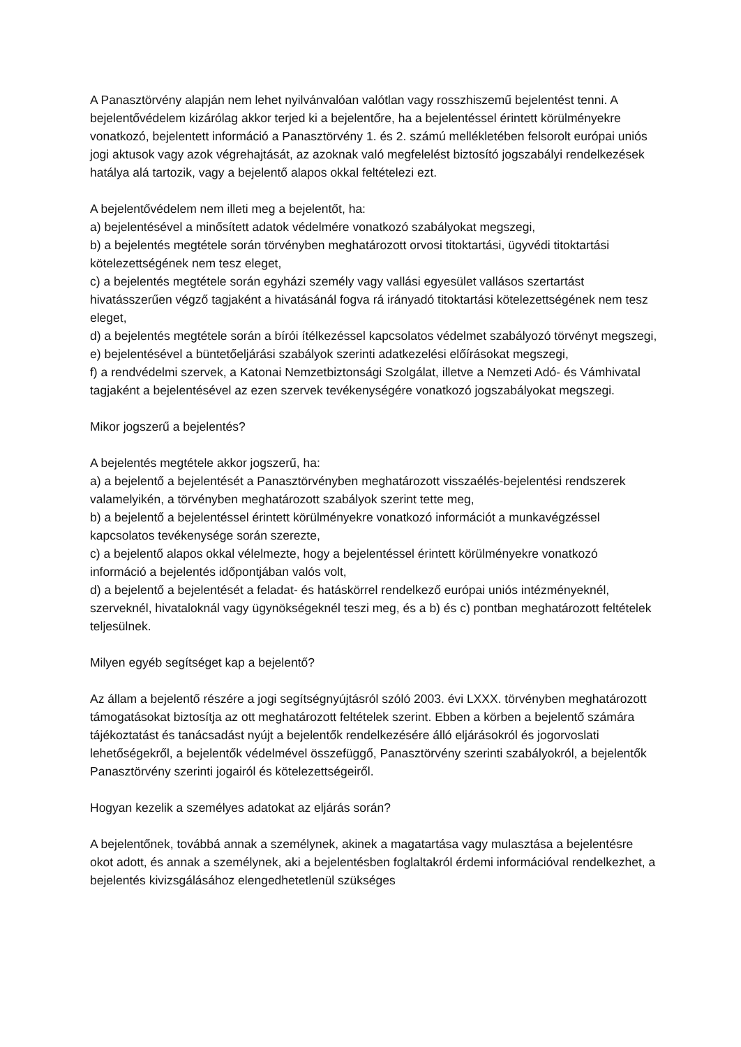A Panasztörvény alapján nem lehet nyilvánvalóan valótlan vagy rosszhiszemű bejelentést tenni. A bejelentővédelem kizárólag akkor terjed ki a bejelentőre, ha a bejelentéssel érintett körülményekre vonatkozó, bejelentett információ a Panasztörvény 1. és 2. számú mellékletében felsorolt európai uniós jogi aktusok vagy azok végrehajtását, az azoknak való megfelelést biztosító jogszabályi rendelkezések hatálya alá tartozik, vagy a bejelentő alapos okkal feltételezi ezt.
A bejelentővédelem nem illeti meg a bejelentőt, ha:
a) bejelentésével a minősített adatok védelmére vonatkozó szabályokat megszegi,
b) a bejelentés megtétele során törvényben meghatározott orvosi titoktartási, ügyvédi titoktartási kötelezettségének nem tesz eleget,
c) a bejelentés megtétele során egyházi személy vagy vallási egyesület vallásos szertartást hivatásszerűen végző tagjaként a hivatásánál fogva rá irányadó titoktartási kötelezettségének nem tesz eleget,
d) a bejelentés megtétele során a bírói ítélkezéssel kapcsolatos védelmet szabályozó törvényt megszegi,
e) bejelentésével a büntetőeljárási szabályok szerinti adatkezelési előírásokat megszegi,
f) a rendvédelmi szervek, a Katonai Nemzetbiztonsági Szolgálat, illetve a Nemzeti Adó- és Vámhivatal tagjaként a bejelentésével az ezen szervek tevékenységére vonatkozó jogszabályokat megszegi.
Mikor jogszerű a bejelentés?
A bejelentés megtétele akkor jogszerű, ha:
a) a bejelentő a bejelentését a Panasztörvényben meghatározott visszaélés-bejelentési rendszerek valamelyikén, a törvényben meghatározott szabályok szerint tette meg,
b) a bejelentő a bejelentéssel érintett körülményekre vonatkozó információt a munkavégzéssel kapcsolatos tevékenysége során szerezte,
c) a bejelentő alapos okkal vélelmezte, hogy a bejelentéssel érintett körülményekre vonatkozó információ a bejelentés időpontjában valós volt,
d) a bejelentő a bejelentését a feladat- és hatáskörrel rendelkező európai uniós intézményeknél, szerveknél, hivataloknál vagy ügynökségeknél teszi meg, és a b) és c) pontban meghatározott feltételek teljesülnek.
Milyen egyéb segítséget kap a bejelentő?
Az állam a bejelentő részére a jogi segítségnyújtásról szóló 2003. évi LXXX. törvényben meghatározott támogatásokat biztosítja az ott meghatározott feltételek szerint. Ebben a körben a bejelentő számára tájékoztatást és tanácsadást nyújt a bejelentők rendelkezésére álló eljárásokról és jogorvoslati lehetőségekről, a bejelentők védelmével összefüggő, Panasztörvény szerinti szabályokról, a bejelentők Panasztörvény szerinti jogairól és kötelezettségeiről.
Hogyan kezelik a személyes adatokat az eljárás során?
A bejelentőnek, továbbá annak a személynek, akinek a magatartása vagy mulasztása a bejelentésre okot adott, és annak a személynek, aki a bejelentésben foglaltakról érdemi információval rendelkezhet, a bejelentés kivizsgálásához elengedhetetlenül szükséges